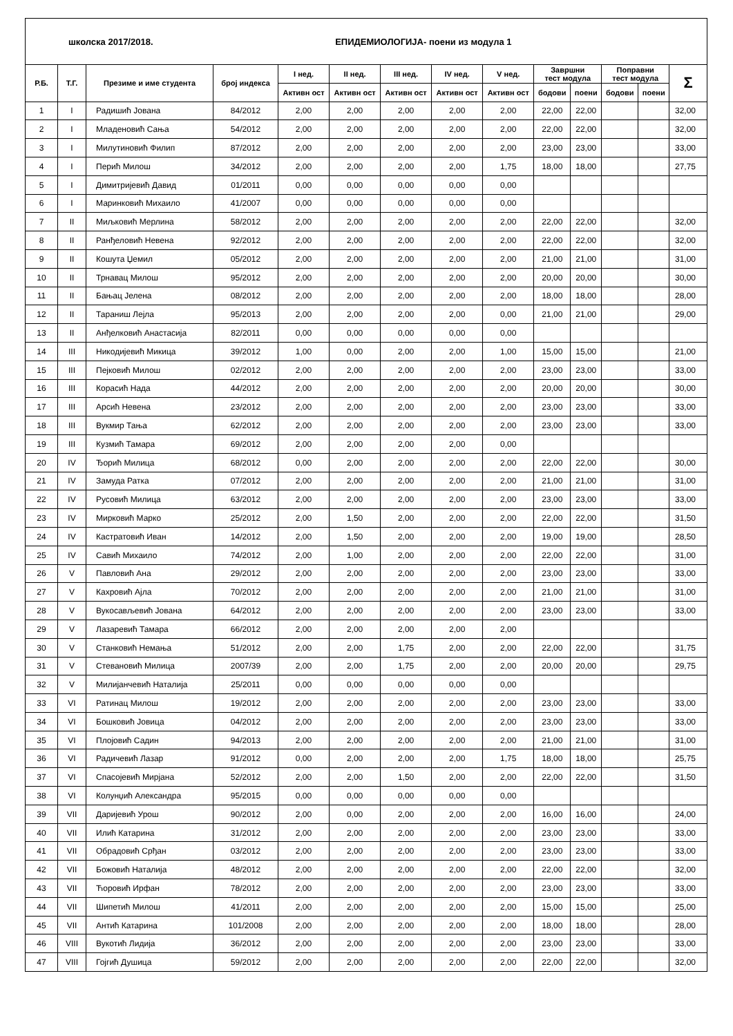| школска 2017/2018. ЕПИДЕМИОЛОГИЈА- поени из модула 1 | | | | | | | | | | | | | |
| Р.Б. | Т.Г. | Презиме и име студента | број индекса | I нед. | II нед. | III нед. | IV нед. | V нед. | Завршни тест модула | | Поправни тест модула | | Σ |
| | | | | Активн ост | Активн ост | Активн ост | Активн ост | Активн ост | | | | | |
| | | | | | | | | | бодови | поени | бодови | поени | |
| 1 | I | Радишић Јована | 84/2012 | 2,00 | 2,00 | 2,00 | 2,00 | 2,00 | 22,00 | 22,00 | | | 32,00 |
| 2 | I | Младеновић Сања | 54/2012 | 2,00 | 2,00 | 2,00 | 2,00 | 2,00 | 22,00 | 22,00 | | | 32,00 |
| 3 | I | Милутиновић Филип | 87/2012 | 2,00 | 2,00 | 2,00 | 2,00 | 2,00 | 23,00 | 23,00 | | | 33,00 |
| 4 | I | Перић Милош | 34/2012 | 2,00 | 2,00 | 2,00 | 2,00 | 1,75 | 18,00 | 18,00 | | | 27,75 |
| 5 | I | Димитријевић Давид | 01/2011 | 0,00 | 0,00 | 0,00 | 0,00 | 0,00 | | | | | |
| 6 | I | Маринковић Михаило | 41/2007 | 0,00 | 0,00 | 0,00 | 0,00 | 0,00 | | | | | |
| 7 | II | Миљковић Мерлина | 58/2012 | 2,00 | 2,00 | 2,00 | 2,00 | 2,00 | 22,00 | 22,00 | | | 32,00 |
| 8 | II | Ранђеловић Невена | 92/2012 | 2,00 | 2,00 | 2,00 | 2,00 | 2,00 | 22,00 | 22,00 | | | 32,00 |
| 9 | II | Кошута Џемил | 05/2012 | 2,00 | 2,00 | 2,00 | 2,00 | 2,00 | 21,00 | 21,00 | | | 31,00 |
| 10 | II | Трнавац Милош | 95/2012 | 2,00 | 2,00 | 2,00 | 2,00 | 2,00 | 20,00 | 20,00 | | | 30,00 |
| 11 | II | Бањац Јелена | 08/2012 | 2,00 | 2,00 | 2,00 | 2,00 | 2,00 | 18,00 | 18,00 | | | 28,00 |
| 12 | II | Тараниш Лејла | 95/2013 | 2,00 | 2,00 | 2,00 | 2,00 | 0,00 | 21,00 | 21,00 | | | 29,00 |
| 13 | II | Анђелковић Анастасија | 82/2011 | 0,00 | 0,00 | 0,00 | 0,00 | 0,00 | | | | | |
| 14 | III | Никодијевић Микица | 39/2012 | 1,00 | 0,00 | 2,00 | 2,00 | 1,00 | 15,00 | 15,00 | | | 21,00 |
| 15 | III | Пејковић Милош | 02/2012 | 2,00 | 2,00 | 2,00 | 2,00 | 2,00 | 23,00 | 23,00 | | | 33,00 |
| 16 | III | Корасић Нада | 44/2012 | 2,00 | 2,00 | 2,00 | 2,00 | 2,00 | 20,00 | 20,00 | | | 30,00 |
| 17 | III | Арсић Невена | 23/2012 | 2,00 | 2,00 | 2,00 | 2,00 | 2,00 | 23,00 | 23,00 | | | 33,00 |
| 18 | III | Вукмир Тања | 62/2012 | 2,00 | 2,00 | 2,00 | 2,00 | 2,00 | 23,00 | 23,00 | | | 33,00 |
| 19 | III | Кузмић Тамара | 69/2012 | 2,00 | 2,00 | 2,00 | 2,00 | 0,00 | | | | | |
| 20 | IV | Ђорић Милица | 68/2012 | 0,00 | 2,00 | 2,00 | 2,00 | 2,00 | 22,00 | 22,00 | | | 30,00 |
| 21 | IV | Замуда Ратка | 07/2012 | 2,00 | 2,00 | 2,00 | 2,00 | 2,00 | 21,00 | 21,00 | | | 31,00 |
| 22 | IV | Русовић Милица | 63/2012 | 2,00 | 2,00 | 2,00 | 2,00 | 2,00 | 23,00 | 23,00 | | | 33,00 |
| 23 | IV | Мирковић Марко | 25/2012 | 2,00 | 1,50 | 2,00 | 2,00 | 2,00 | 22,00 | 22,00 | | | 31,50 |
| 24 | IV | Кастратовић Иван | 14/2012 | 2,00 | 1,50 | 2,00 | 2,00 | 2,00 | 19,00 | 19,00 | | | 28,50 |
| 25 | IV | Савић Михаило | 74/2012 | 2,00 | 1,00 | 2,00 | 2,00 | 2,00 | 22,00 | 22,00 | | | 31,00 |
| 26 | V | Павловић Ана | 29/2012 | 2,00 | 2,00 | 2,00 | 2,00 | 2,00 | 23,00 | 23,00 | | | 33,00 |
| 27 | V | Кахровић Ајла | 70/2012 | 2,00 | 2,00 | 2,00 | 2,00 | 2,00 | 21,00 | 21,00 | | | 31,00 |
| 28 | V | Вукосављевић Јована | 64/2012 | 2,00 | 2,00 | 2,00 | 2,00 | 2,00 | 23,00 | 23,00 | | | 33,00 |
| 29 | V | Лазаревић Тамара | 66/2012 | 2,00 | 2,00 | 2,00 | 2,00 | 2,00 | | | | | |
| 30 | V | Станковић Немања | 51/2012 | 2,00 | 2,00 | 1,75 | 2,00 | 2,00 | 22,00 | 22,00 | | | 31,75 |
| 31 | V | Стевановић Милица | 2007/39 | 2,00 | 2,00 | 1,75 | 2,00 | 2,00 | 20,00 | 20,00 | | | 29,75 |
| 32 | V | Милијанчевић Наталија | 25/2011 | 0,00 | 0,00 | 0,00 | 0,00 | 0,00 | | | | | |
| 33 | VI | Ратинац Милош | 19/2012 | 2,00 | 2,00 | 2,00 | 2,00 | 2,00 | 23,00 | 23,00 | | | 33,00 |
| 34 | VI | Бошковић Јовица | 04/2012 | 2,00 | 2,00 | 2,00 | 2,00 | 2,00 | 23,00 | 23,00 | | | 33,00 |
| 35 | VI | Плојовић Садин | 94/2013 | 2,00 | 2,00 | 2,00 | 2,00 | 2,00 | 21,00 | 21,00 | | | 31,00 |
| 36 | VI | Радичевић Лазар | 91/2012 | 0,00 | 2,00 | 2,00 | 2,00 | 1,75 | 18,00 | 18,00 | | | 25,75 |
| 37 | VI | Спасојевић Мирјана | 52/2012 | 2,00 | 2,00 | 1,50 | 2,00 | 2,00 | 22,00 | 22,00 | | | 31,50 |
| 38 | VI | Колунџић Александра | 95/2015 | 0,00 | 0,00 | 0,00 | 0,00 | 0,00 | | | | | |
| 39 | VII | Даријевић Урош | 90/2012 | 2,00 | 0,00 | 2,00 | 2,00 | 2,00 | 16,00 | 16,00 | | | 24,00 |
| 40 | VII | Илић Катарина | 31/2012 | 2,00 | 2,00 | 2,00 | 2,00 | 2,00 | 23,00 | 23,00 | | | 33,00 |
| 41 | VII | Обрадовић Срђан | 03/2012 | 2,00 | 2,00 | 2,00 | 2,00 | 2,00 | 23,00 | 23,00 | | | 33,00 |
| 42 | VII | Божовић Наталија | 48/2012 | 2,00 | 2,00 | 2,00 | 2,00 | 2,00 | 22,00 | 22,00 | | | 32,00 |
| 43 | VII | Ћоровић Ирфан | 78/2012 | 2,00 | 2,00 | 2,00 | 2,00 | 2,00 | 23,00 | 23,00 | | | 33,00 |
| 44 | VII | Шипетић Милош | 41/2011 | 2,00 | 2,00 | 2,00 | 2,00 | 2,00 | 15,00 | 15,00 | | | 25,00 |
| 45 | VII | Антић Катарина | 101/2008 | 2,00 | 2,00 | 2,00 | 2,00 | 2,00 | 18,00 | 18,00 | | | 28,00 |
| 46 | VIII | Вукотић Лидија | 36/2012 | 2,00 | 2,00 | 2,00 | 2,00 | 2,00 | 23,00 | 23,00 | | | 33,00 |
| 47 | VIII | Гојгић Душица | 59/2012 | 2,00 | 2,00 | 2,00 | 2,00 | 2,00 | 22,00 | 22,00 | | | 32,00 |